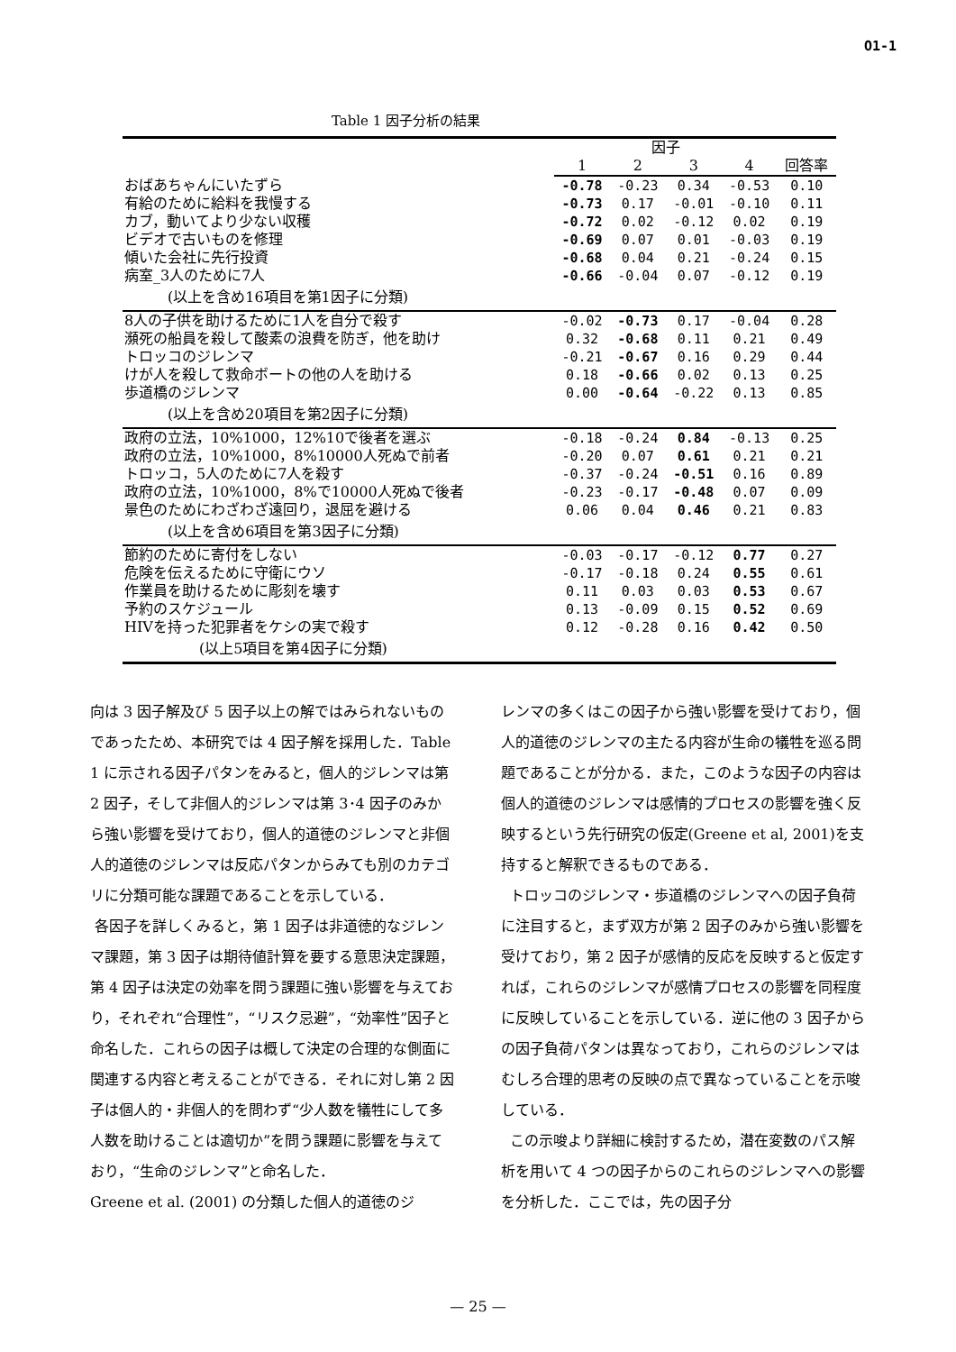O1-1
Table 1 因子分析の結果
| | 因子 | | | | |
| --- | --- | --- | --- | --- | --- |
| | 1 | 2 | 3 | 4 | 回答率 |
| おばあちゃんにいたずら | -0.78 | -0.23 | 0.34 | -0.53 | 0.10 |
| 有給のために給料を我慢する | -0.73 | 0.17 | -0.01 | -0.10 | 0.11 |
| カブ，動いてより少ない収穫 | -0.72 | 0.02 | -0.12 | 0.02 | 0.19 |
| ビデオで古いものを修理 | -0.69 | 0.07 | 0.01 | -0.03 | 0.19 |
| 傾いた会社に先行投資 | -0.68 | 0.04 | 0.21 | -0.24 | 0.15 |
| 病室_3人のために7人 | -0.66 | -0.04 | 0.07 | -0.12 | 0.19 |
| (以上を含め16項目を第1因子に分類) | | | | | |
| 8人の子供を助けるために1人を自分で殺す | -0.02 | -0.73 | 0.17 | -0.04 | 0.28 |
| 瀕死の船員を殺して酸素の浪費を防ぎ，他を助け | 0.32 | -0.68 | 0.11 | 0.21 | 0.49 |
| トロッコのジレンマ | -0.21 | -0.67 | 0.16 | 0.29 | 0.44 |
| けが人を殺して救命ボートの他の人を助ける | 0.18 | -0.66 | 0.02 | 0.13 | 0.25 |
| 歩道橋のジレンマ | 0.00 | -0.64 | -0.22 | 0.13 | 0.85 |
| (以上を含め20項目を第2因子に分類) | | | | | |
| 政府の立法，10%1000，12%10で後者を選ぶ | -0.18 | -0.24 | 0.84 | -0.13 | 0.25 |
| 政府の立法，10%1000，8%10000人死ぬで前者 | -0.20 | 0.07 | 0.61 | 0.21 | 0.21 |
| トロッコ，5人のために7人を殺す | -0.37 | -0.24 | -0.51 | 0.16 | 0.89 |
| 政府の立法，10%1000，8%で10000人死ぬで後者 | -0.23 | -0.17 | -0.48 | 0.07 | 0.09 |
| 景色のためにわざわざ遠回り，退屈を避ける | 0.06 | 0.04 | 0.46 | 0.21 | 0.83 |
| (以上を含め6項目を第3因子に分類) | | | | | |
| 節約のために寄付をしない | -0.03 | -0.17 | -0.12 | 0.77 | 0.27 |
| 危険を伝えるために守衛にウソ | -0.17 | -0.18 | 0.24 | 0.55 | 0.61 |
| 作業員を助けるために彫刻を壊す | 0.11 | 0.03 | 0.03 | 0.53 | 0.67 |
| 予約のスケジュール | 0.13 | -0.09 | 0.15 | 0.52 | 0.69 |
| HIVを持った犯罪者をケシの実で殺す | 0.12 | -0.28 | 0.16 | 0.42 | 0.50 |
| (以上5項目を第4因子に分類) | | | | | |
向は 3 因子解及び 5 因子以上の解ではみられないものであったため、本研究では 4 因子解を採用した．Table 1 に示される因子パタンをみると，個人的ジレンマは第 2 因子，そして非個人的ジレンマは第 3･4 因子のみから強い影響を受けており，個人的道徳のジレンマと非個人的道徳のジレンマは反応パタンからみても別のカテゴリに分類可能な課題であることを示している．
各因子を詳しくみると，第 1 因子は非道徳的なジレンマ課題，第 3 因子は期待値計算を要する意思決定課題，第 4 因子は決定の効率を問う課題に強い影響を与えており，それぞれ“合理性”，“リスク忌避”，“効率性”因子と命名した．これらの因子は概して決定の合理的な側面に関連する内容と考えることができる．それに対し第 2 因子は個人的・非個人的を問わず“少人数を犠牲にして多人数を助けることは適切か”を問う課題に影響を与えており，“生命のジレンマ”と命名した．
Greene et al. (2001) の分類した個人的道徳のジ
レンマの多くはこの因子から強い影響を受けており，個人的道徳のジレンマの主たる内容が生命の犠牲を巡る問題であることが分かる．また，このような因子の内容は個人的道徳のジレンマは感情的プロセスの影響を強く反映するという先行研究の仮定(Greene et al, 2001)を支持すると解釈できるものである．
トロッコのジレンマ・歩道橋のジレンマへの因子負荷に注目すると，まず双方が第 2 因子のみから強い影響を受けており，第 2 因子が感情的反応を反映すると仮定すれば，これらのジレンマが感情プロセスの影響を同程度に反映していることを示している．逆に他の 3 因子からの因子負荷パタンは異なっており，これらのジレンマはむしろ合理的思考の反映の点で異なっていることを示唆している．
この示唆より詳細に検討するため，潜在変数のパス解析を用いて 4 つの因子からのこれらのジレンマへの影響を分析した．ここでは，先の因子分
— 25 —